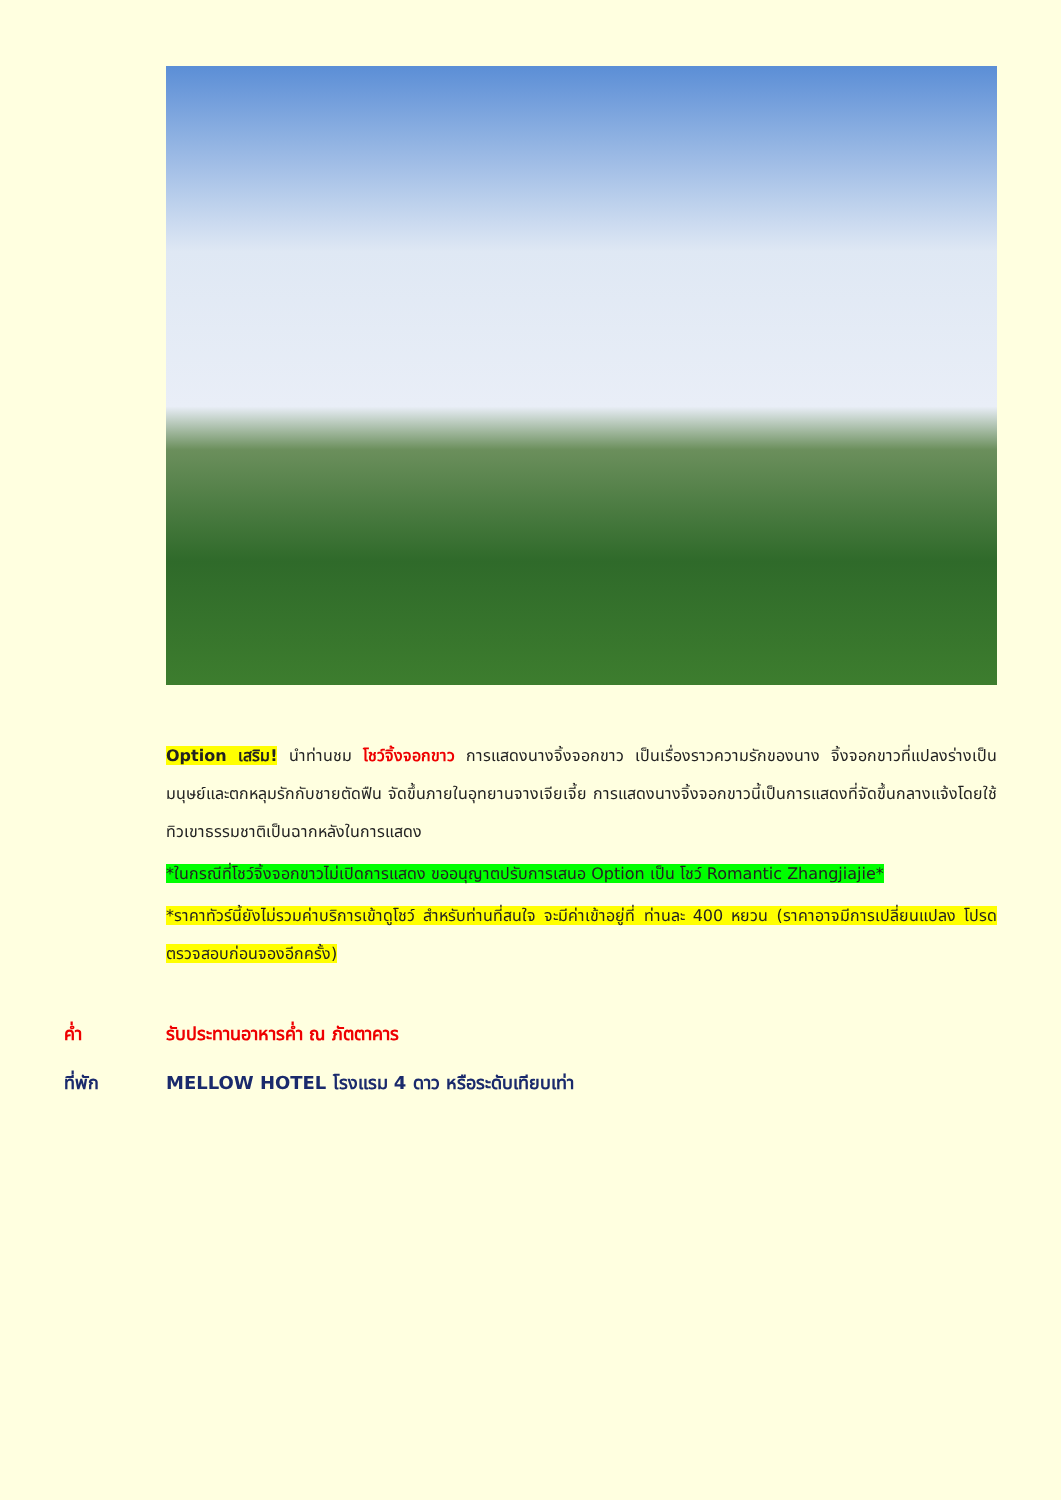Option เสริม! นำท่านชม โชว์จิ้งจอกขาว การแสดงนางจิ้งจอกขาว เป็นเรื่องราวความรักของนาง จิ้งจอกขาวที่แปลงร่างเป็นมนุษย์และตกหลุมรักกับชายตัดฟืน จัดขึ้นภายในอุทยานจางเจียเจี้ย การแสดงนางจิ้งจอกขาวนี้เป็นการแสดงที่จัดขึ้นกลางแจ้งโดยใช้ทิวเขาธรรมชาติเป็นฉากหลังในการแสดง
*ในกรณีที่โชว์จิ้งจอกขาวไม่เปิดการแสดง ขออนุญาตปรับการเสนอ Option เป็น โชว์ Romantic Zhangjiajie*
*ราคาทัวร์นี้ยังไม่รวมค่าบริการเข้าดูโชว์ สำหรับท่านที่สนใจ จะมีค่าเข้าอยู่ที่ ท่านละ 400 หยวน (ราคาอาจมีการเปลี่ยนแปลง โปรดตรวจสอบก่อนจองอีกครั้ง)
ค่ำ รับประทานอาหารค่ำ ณ ภัตตาคาร
ที่พัก MELLOW HOTEL โรงแรม 4 ดาว หรือระดับเทียบเท่า